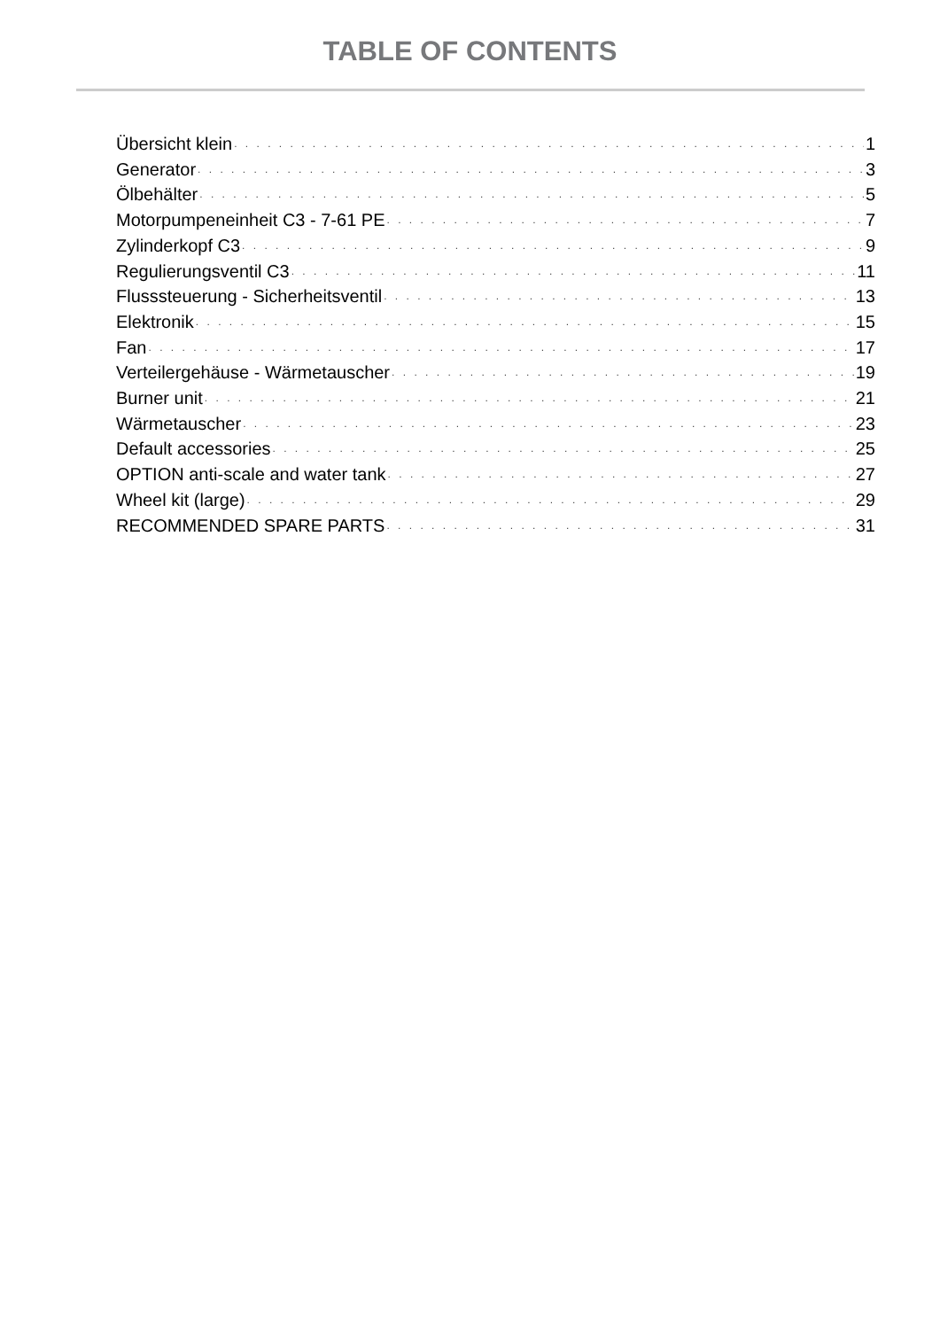TABLE OF CONTENTS
Übersicht klein 1
Generator 3
Ölbehälter 5
Motorpumpeneinheit C3 - 7-61 PE 7
Zylinderkopf C3 9
Regulierungsventil C3 11
Flusssteuerung - Sicherheitsventil 13
Elektronik 15
Fan 17
Verteilergehäuse - Wärmetauscher 19
Burner unit 21
Wärmetauscher 23
Default accessories 25
OPTION anti-scale and water tank 27
Wheel kit (large) 29
RECOMMENDED SPARE PARTS 31